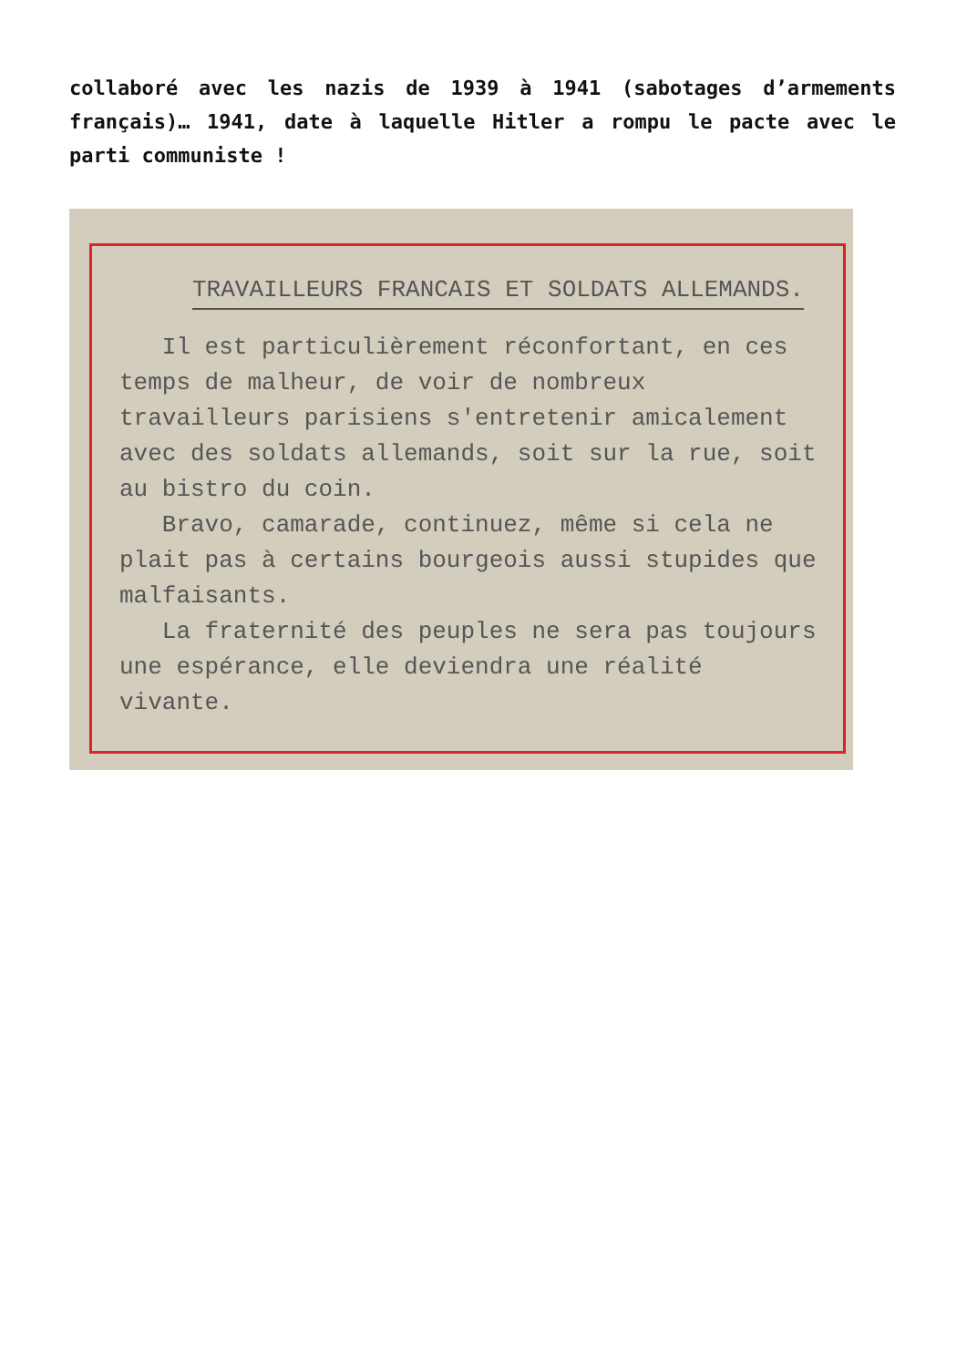collaboré avec les nazis de 1939 à 1941 (sabotages d’armements français)… 1941, date à laquelle Hitler a rompu le pacte avec le parti communiste !
TRAVAILLEURS FRANCAIS ET SOLDATS ALLEMANDS.
Il est particulièrement réconfortant, en ces temps de malheur, de voir de nombreux travailleurs parisiens s'entretenir amicalement avec des soldats allemands, soit sur la rue, soit au bistro du coin.
Bravo, camarade, continuez, même si cela ne plait pas à certains bourgeois aussi stupides que malfaisants.
La fraternité des peuples ne sera pas toujours une espérance, elle deviendra une réalité vivante.